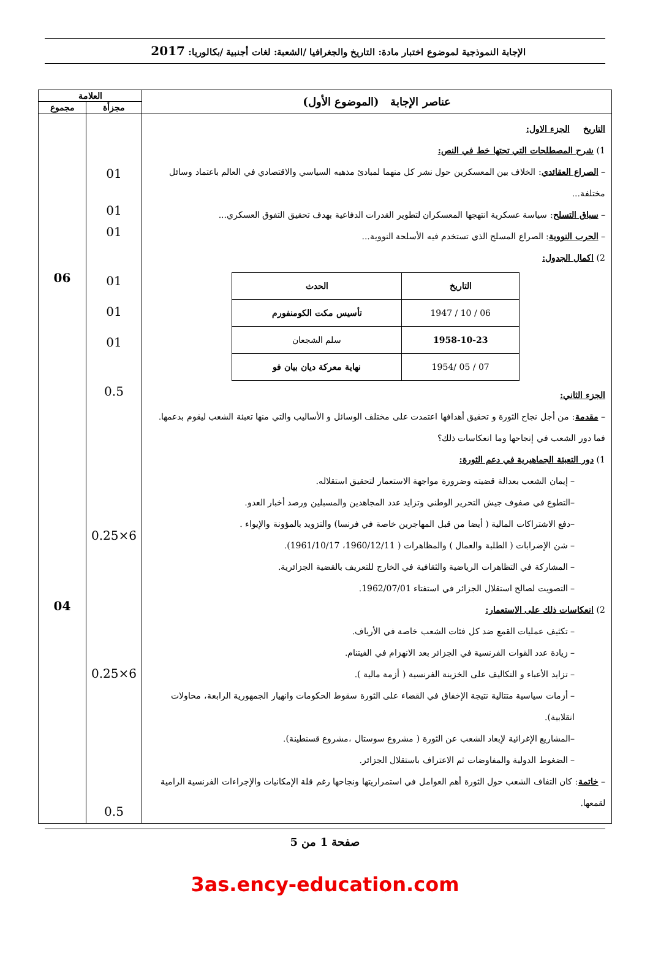الإجابة النموذجية لموضوع اختبار مادة: التاريخ والجغرافيا /الشعبة: لغات أجنبية /بكالوريا: 2017
| عناصر الإجابة (الموضوع الأول) | العلامة | |
| --- | --- | --- |
| | مجزأة | مجموع |
| التاريخ الجزء الاول: 1) شرح المصطلحات التي تحتها خط في النص: – الصراع العقائدي : الخلاف بين المعسكرين حول نشر كل منهما لمبادئ مذهبه السياسي والاقتصادي في العالم باعتماد وسائل مختلفة... – سباق التسلح : سياسة عسكرية انتهجها المعسكران لتطوير القدرات الدفاعية بهدف تحقيق التفوق العسكري... – الحرب النووية : الصراع المسلح الذي تستخدم فيه الأسلحة النووية... 2) اكمال الجدول: / التاريخ / الحدث / / --- / --- / / 06 / 10 / 1947 / تأسيس مكت الكومنفورم / / 1958-10-23 / سلم الشجعان / / 07 / 05 /1954 / نهاية معركة ديان بيان فو / الجزء الثاني: – مقدمة : من أجل نجاح الثورة و تحقيق أهدافها اعتمدت على مختلف الوسائل و الأساليب والتي منها تعبئة الشعب ليقوم بدعمها. فما دور الشعب في إنجاحها وما انعكاسات ذلك؟ 1) دور التعبئة الجماهيرية في دعم الثورة: – إيمان الشعب بعدالة قضيته وضرورة مواجهة الاستعمار لتحقيق استقلاله. –التطوع في صفوف جيش التحرير الوطني وتزايد عدد المجاهدين والمسبلين ورصد أخبار العدو. –دفع الاشتراكات المالية ( أيضا من قبل المهاجرين خاصة في فرنسا) والتزويد بالمؤونة والإيواء . – شن الإضرابات ( الطلبة والعمال ) والمظاهرات ( 1960/12/11، 1961/10/17). – المشاركة في التظاهرات الرياضية والثقافية في الخارج للتعريف بالقضية الجزائرية. – التصويت لصالح استقلال الجزائر في استفتاء 1962/07/01. 2) انعكاسات ذلك على الاستعمار: – تكثيف عمليات القمع ضد كل فئات الشعب خاصة في الأرياف. – زيادة عدد القوات الفرنسية في الجزائر بعد الانهزام في الفيتنام. – تزايد الأعباء و التكاليف على الخزينة الفرنسية ( أزمة مالية ). – أزمات سياسية متتالية نتيجة الإخفاق في القضاء على الثورة سقوط الحكومات وانهيار الجمهورية الرابعة، محاولات انقلابية). –المشاريع الإغرائية لإبعاد الشعب عن الثورة ( مشروع سوستال ،مشروع قسنطينة). – الضغوط الدولية والمفاوضات ثم الاعتراف باستقلال الجزائر. – خاتمة : كان التفاف الشعب حول الثورة أهم العوامل في استمراريتها ونجاحها رغم قلة الإمكانيات والإجراءات الفرنسية الرامية لقمعها. | 01 01 01 01 01 01 0.5 6×0.25 6×0.25 0.5 | 06 04 |
صفحة 1 من 5
3as.ency-education.com